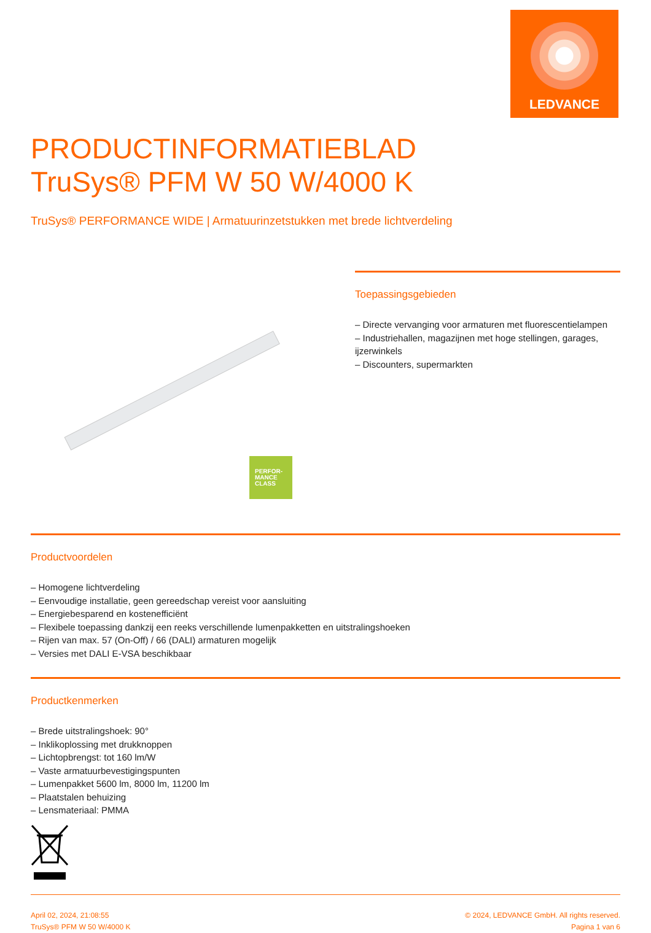LEDVANCE
PRODUCTINFORMATIEBLAD
TruSys® PFM W 50 W/4000 K
TruSys® PERFORMANCE WIDE | Armatuurinzetstukken met brede lichtverdeling
PERFOR-
MANCE
CLASS
Toepassingsgebieden
– Directe vervanging voor armaturen met fluorescentielampen
– Industriehallen, magazijnen met hoge stellingen, garages, ijzerwinkels
– Discounters, supermarkten
Productvoordelen
– Homogene lichtverdeling
– Eenvoudige installatie, geen gereedschap vereist voor aansluiting
– Energiebesparend en kostenefficiënt
– Flexibele toepassing dankzij een reeks verschillende lumenpakketten en uitstralingshoeken
– Rijen van max. 57 (On-Off) / 66 (DALI) armaturen mogelijk
– Versies met DALI E-VSA beschikbaar
Productkenmerken
– Brede uitstralingshoek: 90°
– Inklikoplossing met drukknoppen
– Lichtopbrengst: tot 160 lm/W
– Vaste armatuurbevestigingspunten
– Lumenpakket 5600 lm, 8000 lm, 11200 lm
– Plaatstalen behuizing
– Lensmateriaal: PMMA
April 02, 2024, 21:08:55
TruSys® PFM W 50 W/4000 K
© 2024, LEDVANCE GmbH. All rights reserved.
Pagina 1 van 6